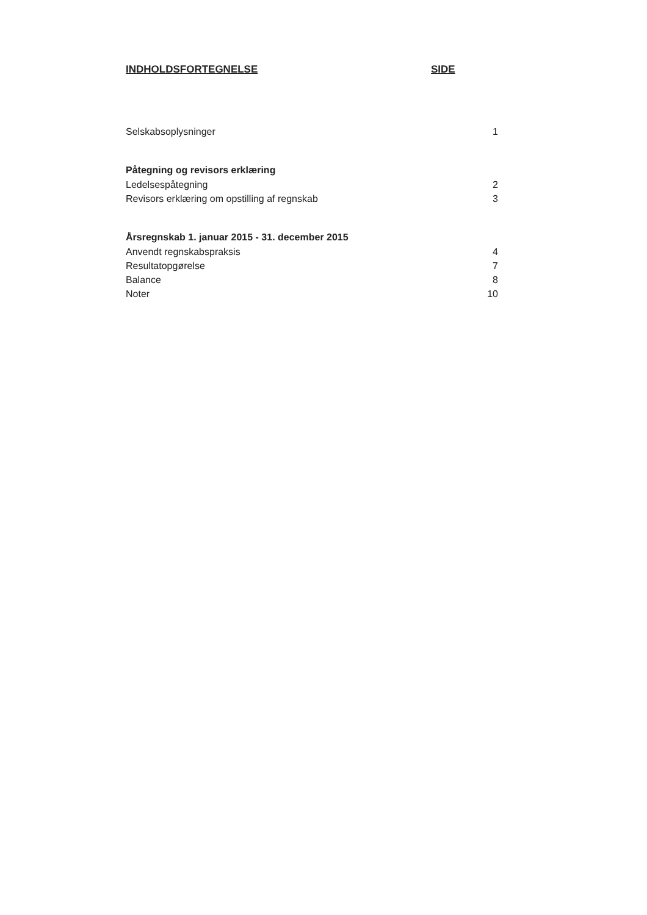INDHOLDSFORTEGNELSE SIDE
Selskabsoplysninger 1
Påtegning og revisors erklæring
Ledelsespåtegning 2
Revisors erklæring om opstilling af regnskab 3
Årsregnskab 1. januar 2015 - 31. december 2015
Anvendt regnskabspraksis 4
Resultatopgørelse 7
Balance 8
Noter 10